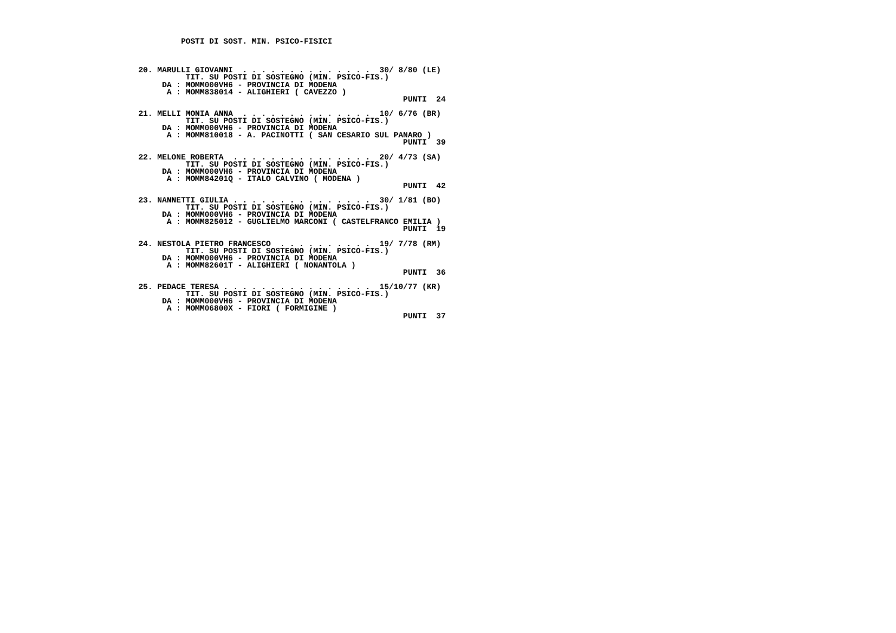POSTI DI SOST. MIN. PSICO-FISICI



    20. MARULLI GIOVANNI  . . . . . . . . . . . . . .  30/ 8/80 (LE)
              TIT. SU POSTI DI SOSTEGNO (MIN. PSICO-FIS.)
         DA : MOMM000VH6 - PROVINCIA DI MODENA
          A : MOMM838014 - ALIGHIERI ( CAVEZZO )
                                                            PUNTI  24

    21. MELLI MONIA ANNA  . . . . . . . . . . . . . .  10/ 6/76 (BR)
              TIT. SU POSTI DI SOSTEGNO (MIN. PSICO-FIS.)
         DA : MOMM000VH6 - PROVINCIA DI MODENA
          A : MOMM810018 - A. PACINOTTI ( SAN CESARIO SUL PANARO )
                                                            PUNTI  39

    22. MELONE ROBERTA  . . . . . . . . . . . . . . .  20/ 4/73 (SA)
              TIT. SU POSTI DI SOSTEGNO (MIN. PSICO-FIS.)
         DA : MOMM000VH6 - PROVINCIA DI MODENA
          A : MOMM84201Q - ITALO CALVINO ( MODENA )
                                                            PUNTI  42

    23. NANNETTI GIULIA . . . . . . . . . . . . . . .  30/ 1/81 (BO)
              TIT. SU POSTI DI SOSTEGNO (MIN. PSICO-FIS.)
         DA : MOMM000VH6 - PROVINCIA DI MODENA
          A : MOMM825012 - GUGLIELMO MARCONI ( CASTELFRANCO EMILIA )
                                                            PUNTI  19

    24. NESTOLA PIETRO FRANCESCO  . . . . . . . . . .  19/ 7/78 (RM)
              TIT. SU POSTI DI SOSTEGNO (MIN. PSICO-FIS.)
         DA : MOMM000VH6 - PROVINCIA DI MODENA
          A : MOMM82601T - ALIGHIERI ( NONANTOLA )
                                                            PUNTI  36

    25. PEDACE TERESA . . . . . . . . . . . . . . . .  15/10/77 (KR)
              TIT. SU POSTI DI SOSTEGNO (MIN. PSICO-FIS.)
         DA : MOMM000VH6 - PROVINCIA DI MODENA
          A : MOMM06800X - FIORI ( FORMIGINE )
                                                            PUNTI  37